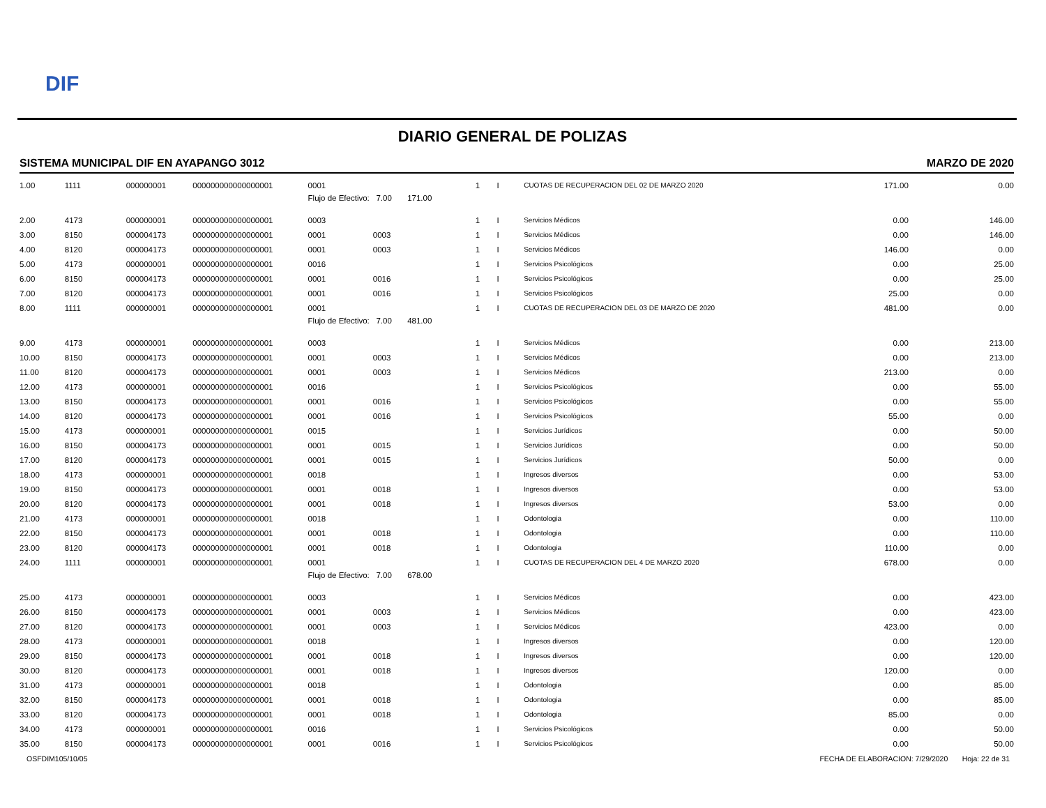DIF
DIARIO GENERAL DE POLIZAS
SISTEMA MUNICIPAL DIF EN AYAPANGO 3012 MARZO DE 2020
| 1.00 | 1111 | 000000001 | 000000000000000001 | 0001 | | 1 | | I | CUOTAS DE RECUPERACION DEL 02 DE MARZO 2020 | 171.00 | 0.00 |
| | | | | Flujo de Efectivo: 7.00 171.00 | | | | | | | |
| 2.00 | 4173 | 000000001 | 000000000000000001 | 0003 | | 1 | | I | Servicios Médicos | 0.00 | 146.00 |
| 3.00 | 8150 | 000004173 | 000000000000000001 | 0001 | 0003 | 1 | | I | Servicios Médicos | 0.00 | 146.00 |
| 4.00 | 8120 | 000004173 | 000000000000000001 | 0001 | 0003 | 1 | | I | Servicios Médicos | 146.00 | 0.00 |
| 5.00 | 4173 | 000000001 | 000000000000000001 | 0016 | | 1 | | I | Servicios Psicológicos | 0.00 | 25.00 |
| 6.00 | 8150 | 000004173 | 000000000000000001 | 0001 | 0016 | 1 | | I | Servicios Psicológicos | 0.00 | 25.00 |
| 7.00 | 8120 | 000004173 | 000000000000000001 | 0001 | 0016 | 1 | | I | Servicios Psicológicos | 25.00 | 0.00 |
| 8.00 | 1111 | 000000001 | 000000000000000001 | 0001 | | 1 | | I | CUOTAS DE RECUPERACION DEL 03 DE MARZO DE 2020 | 481.00 | 0.00 |
| | | | | Flujo de Efectivo: 7.00 481.00 | | | | | | | |
| 9.00 | 4173 | 000000001 | 000000000000000001 | 0003 | | 1 | | I | Servicios Médicos | 0.00 | 213.00 |
| 10.00 | 8150 | 000004173 | 000000000000000001 | 0001 | 0003 | 1 | | I | Servicios Médicos | 0.00 | 213.00 |
| 11.00 | 8120 | 000004173 | 000000000000000001 | 0001 | 0003 | 1 | | I | Servicios Médicos | 213.00 | 0.00 |
| 12.00 | 4173 | 000000001 | 000000000000000001 | 0016 | | 1 | | I | Servicios Psicológicos | 0.00 | 55.00 |
| 13.00 | 8150 | 000004173 | 000000000000000001 | 0001 | 0016 | 1 | | I | Servicios Psicológicos | 0.00 | 55.00 |
| 14.00 | 8120 | 000004173 | 000000000000000001 | 0001 | 0016 | 1 | | I | Servicios Psicológicos | 55.00 | 0.00 |
| 15.00 | 4173 | 000000001 | 000000000000000001 | 0015 | | 1 | | I | Servicios Jurídicos | 0.00 | 50.00 |
| 16.00 | 8150 | 000004173 | 000000000000000001 | 0001 | 0015 | 1 | | I | Servicios Jurídicos | 0.00 | 50.00 |
| 17.00 | 8120 | 000004173 | 000000000000000001 | 0001 | 0015 | 1 | | I | Servicios Jurídicos | 50.00 | 0.00 |
| 18.00 | 4173 | 000000001 | 000000000000000001 | 0018 | | 1 | | I | Ingresos diversos | 0.00 | 53.00 |
| 19.00 | 8150 | 000004173 | 000000000000000001 | 0001 | 0018 | 1 | | I | Ingresos diversos | 0.00 | 53.00 |
| 20.00 | 8120 | 000004173 | 000000000000000001 | 0001 | 0018 | 1 | | I | Ingresos diversos | 53.00 | 0.00 |
| 21.00 | 4173 | 000000001 | 000000000000000001 | 0018 | | 1 | | I | Odontologia | 0.00 | 110.00 |
| 22.00 | 8150 | 000004173 | 000000000000000001 | 0001 | 0018 | 1 | | I | Odontologia | 0.00 | 110.00 |
| 23.00 | 8120 | 000004173 | 000000000000000001 | 0001 | 0018 | 1 | | I | Odontologia | 110.00 | 0.00 |
| 24.00 | 1111 | 000000001 | 000000000000000001 | 0001 | | 1 | | I | CUOTAS DE RECUPERACION DEL 4 DE MARZO 2020 | 678.00 | 0.00 |
| | | | | Flujo de Efectivo: 7.00 678.00 | | | | | | | |
| 25.00 | 4173 | 000000001 | 000000000000000001 | 0003 | | 1 | | I | Servicios Médicos | 0.00 | 423.00 |
| 26.00 | 8150 | 000004173 | 000000000000000001 | 0001 | 0003 | 1 | | I | Servicios Médicos | 0.00 | 423.00 |
| 27.00 | 8120 | 000004173 | 000000000000000001 | 0001 | 0003 | 1 | | I | Servicios Médicos | 423.00 | 0.00 |
| 28.00 | 4173 | 000000001 | 000000000000000001 | 0018 | | 1 | | I | Ingresos diversos | 0.00 | 120.00 |
| 29.00 | 8150 | 000004173 | 000000000000000001 | 0001 | 0018 | 1 | | I | Ingresos diversos | 0.00 | 120.00 |
| 30.00 | 8120 | 000004173 | 000000000000000001 | 0001 | 0018 | 1 | | I | Ingresos diversos | 120.00 | 0.00 |
| 31.00 | 4173 | 000000001 | 000000000000000001 | 0018 | | 1 | | I | Odontologia | 0.00 | 85.00 |
| 32.00 | 8150 | 000004173 | 000000000000000001 | 0001 | 0018 | 1 | | I | Odontologia | 0.00 | 85.00 |
| 33.00 | 8120 | 000004173 | 000000000000000001 | 0001 | 0018 | 1 | | I | Odontologia | 85.00 | 0.00 |
| 34.00 | 4173 | 000000001 | 000000000000000001 | 0016 | | 1 | | I | Servicios Psicológicos | 0.00 | 50.00 |
| 35.00 | 8150 | 000004173 | 000000000000000001 | 0001 | 0016 | 1 | | I | Servicios Psicológicos | 0.00 | 50.00 |
OSFDIM105/10/05 FECHA DE ELABORACION: 7/29/2020 Hoja: 22 de 31